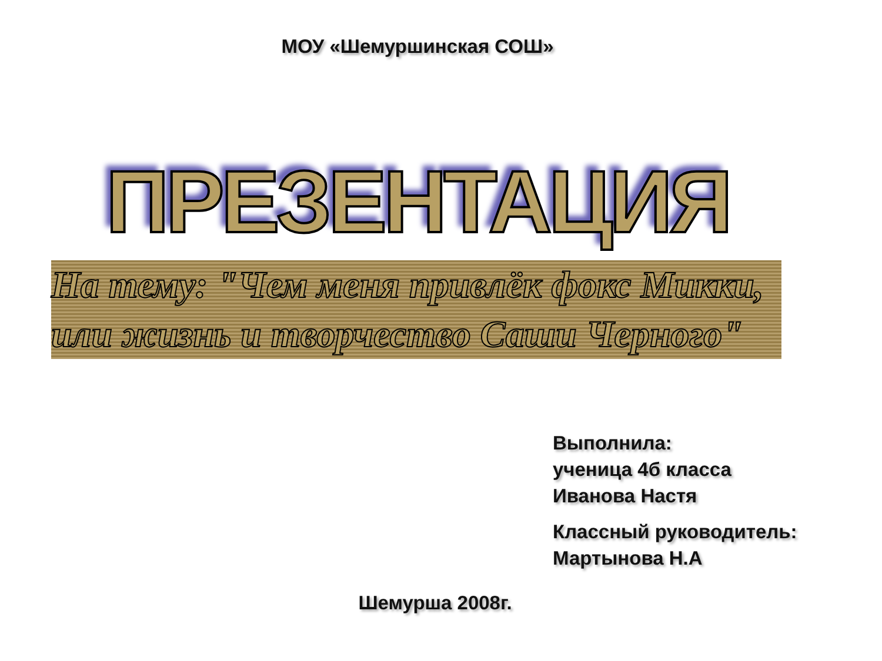МОУ «Шемуршинская СОШ»
ПРЕЗЕНТАЦИЯ
На тему: "Чем меня привлёк фокс Микки, или жизнь и творчество Саши Черного"
Выполнила:
ученица 4б класса
Иванова Настя
Классный руководитель:
Мартынова Н.А
Шемурша 2008г.